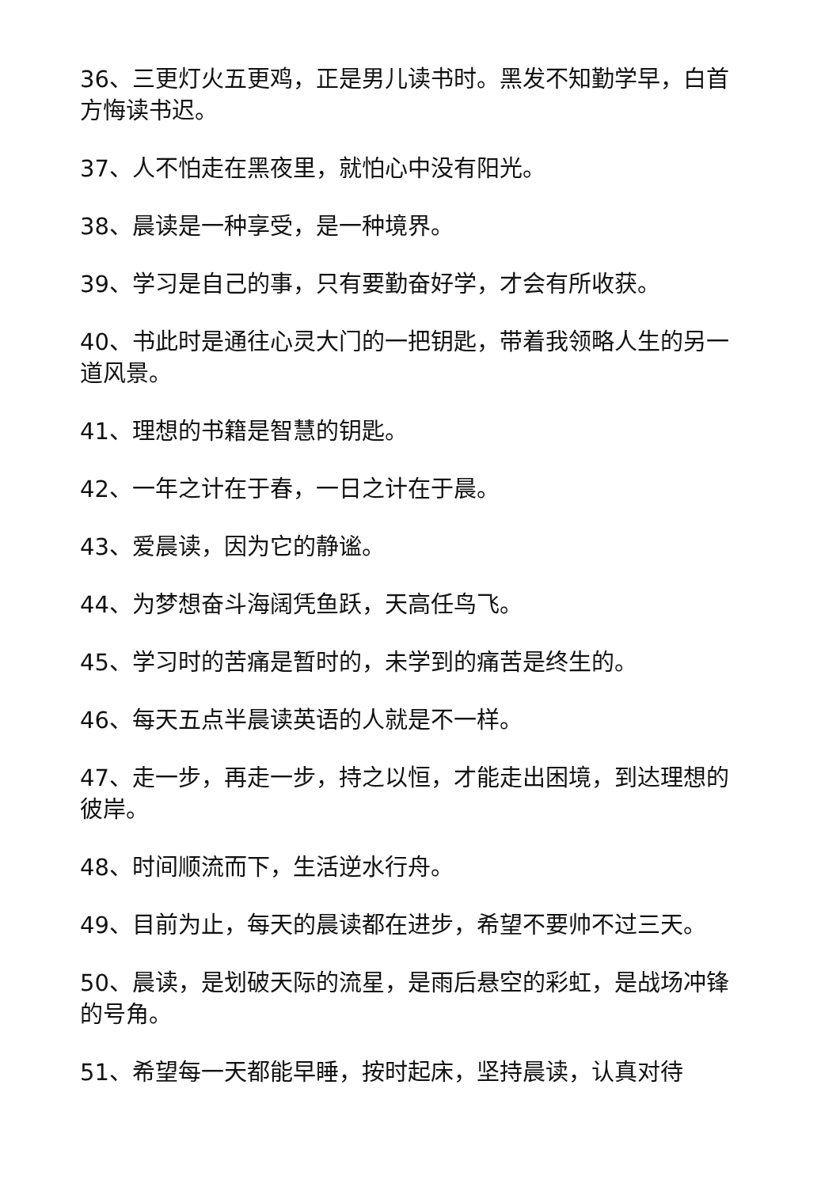36、三更灯火五更鸡，正是男儿读书时。黑发不知勤学早，白首方悔读书迟。
37、人不怕走在黑夜里，就怕心中没有阳光。
38、晨读是一种享受，是一种境界。
39、学习是自己的事，只有要勤奋好学，才会有所收获。
40、书此时是通往心灵大门的一把钥匙，带着我领略人生的另一道风景。
41、理想的书籍是智慧的钥匙。
42、一年之计在于春，一日之计在于晨。
43、爱晨读，因为它的静谧。
44、为梦想奋斗海阔凭鱼跃，天高任鸟飞。
45、学习时的苦痛是暂时的，未学到的痛苦是终生的。
46、每天五点半晨读英语的人就是不一样。
47、走一步，再走一步，持之以恒，才能走出困境，到达理想的彼岸。
48、时间顺流而下，生活逆水行舟。
49、目前为止，每天的晨读都在进步，希望不要帅不过三天。
50、晨读，是划破天际的流星，是雨后悬空的彩虹，是战场冲锋的号角。
51、希望每一天都能早睡，按时起床，坚持晨读，认真对待